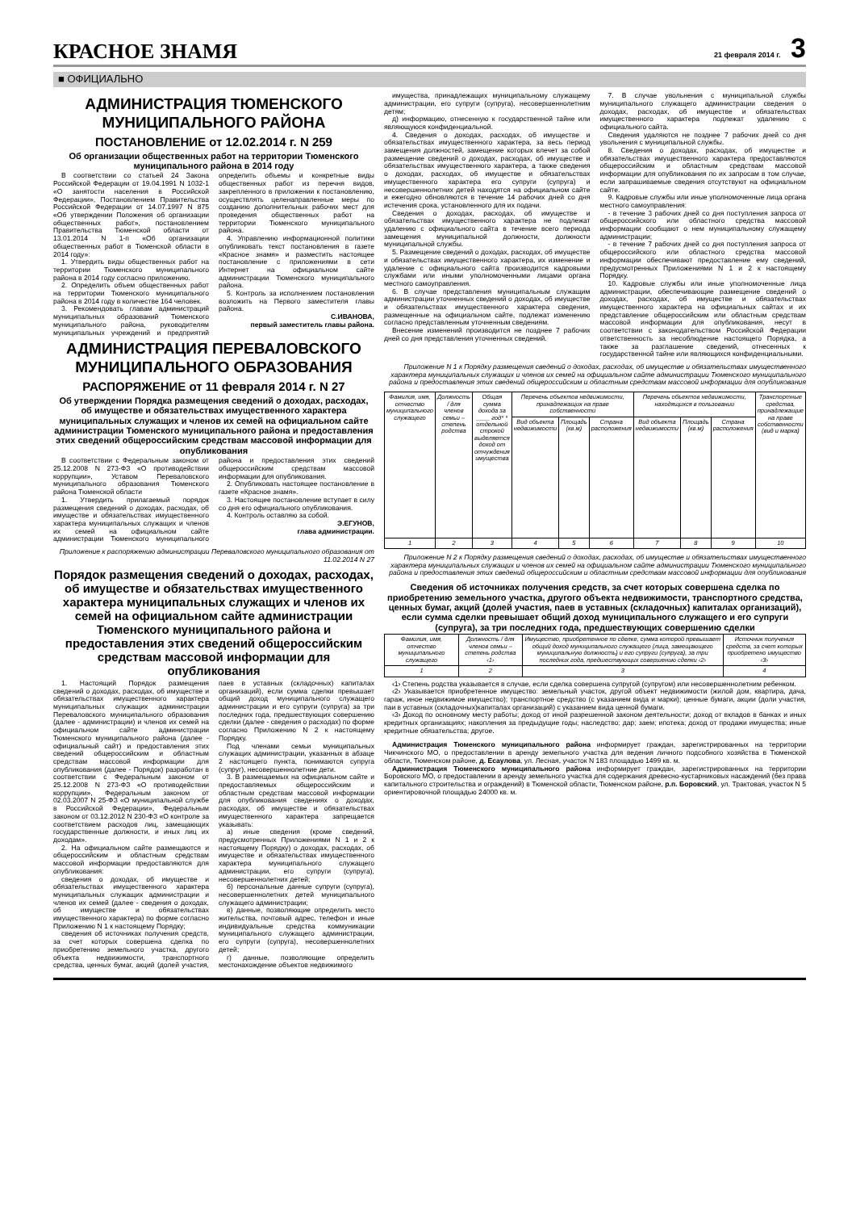КРАСНОЕ ЗНАМЯ 21 февраля 2014 г. 3
■ ОФИЦИАЛЬНО
АДМИНИСТРАЦИЯ ТЮМЕНСКОГО МУНИЦИПАЛЬНОГО РАЙОНА
ПОСТАНОВЛЕНИЕ от 12.02.2014 г. N 259
Об организации общественных работ на территории Тюменского муниципального района в 2014 году
В соответствии со статьей 24 Закона Российской Федерации от 19.04.1991 N 1032-1 «О занятости населения в Российской Федерации», Постановлением Правительства Российской Федерации от 14.07.1997 N 875 «Об утверждении Положения об организации общественных работ», постановлением Правительства Тюменской области от 13.01.2014 N 1-п «Об организации общественных работ в Тюменской области в 2014 году»:
1. Утвердить виды общественных работ на территории Тюменского муниципального района в 2014 году согласно приложению.
2. Определить объем общественных работ на территории Тюменского муниципального района в 2014 году в количестве 164 человек.
3. Рекомендовать главам администраций муниципальных образований Тюменского муниципального района, руководителям муниципальных учреждений и предприятий определить объемы и конкретные виды общественных работ из перечня видов, закрепленного в приложении к постановлению, осуществлять целенаправленные меры по созданию дополнительных рабочих мест для проведения общественных работ на территории Тюменского муниципального района.
4. Управлению информационной политики опубликовать текст постановления в газете «Красное знамя» и разместить настоящее постановление с приложениями в сети Интернет на официальном сайте администрации Тюменского муниципального района.
5. Контроль за исполнением постановления возложить на Первого заместителя главы района.
С.ИВАНОВА,
первый заместитель главы района.
АДМИНИСТРАЦИЯ ПЕРЕВАЛОВСКОГО МУНИЦИПАЛЬНОГО ОБРАЗОВАНИЯ
РАСПОРЯЖЕНИЕ от 11 февраля 2014 г. N 27
Об утверждении Порядка размещения сведений о доходах, расходах, об имуществе и обязательствах имущественного характера муниципальных служащих и членов их семей на официальном сайте администрации Тюменского муниципального района и предоставления этих сведений общероссийским средствам массовой информации для опубликования
В соответствии с Федеральным законом от 25.12.2008 N 273-ФЗ «О противодействии коррупции», Уставом Переваловского муниципального образования Тюменского района Тюменской области
1. Утвердить прилагаемый порядок размещения сведений о доходах, расходах, об имуществе и обязательствах имущественного характера муниципальных служащих и членов их семей на официальном сайте администрации Тюменского муниципального района и предоставления этих сведений общероссийским средствам массовой информации для опубликования.
2. Опубликовать настоящее постановление в газете «Красное знамя».
3. Настоящее постановление вступает в силу со дня его официального опубликования.
4. Контроль оставляю за собой.
Э.ЕГУНОВ,
глава администрации.
Приложение к распоряжению администрации Переваловского муниципального образования от 11.02.2014 N 27
Порядок размещения сведений о доходах, расходах, об имуществе и обязательствах имущественного характера муниципальных служащих и членов их семей на официальном сайте администрации Тюменского муниципального района и предоставления этих сведений общероссийским средствам массовой информации для опубликования
1. Настоящий Порядок размещения сведений о доходах, расходах, об имуществе и обязательствах имущественного характера муниципальных служащих администрации Переваловского муниципального образования (далее - администрации) и членов их семей на официальном сайте администрации Тюменского муниципального района (далее - официальный сайт) и предоставления этих сведений общероссийским и областным средствам массовой информации для опубликования (далее - Порядок) разработан в соответствии с Федеральным законом от 25.12.2008 N 273-ФЗ «О противодействии коррупции», Федеральным законом от 02.03.2007 N 25-ФЗ «О муниципальной службе в Российской Федерации», Федеральным законом от 03.12.2012 N 230-ФЗ «О контроле за соответствием расходов лиц, замещающих государственные должности, и иных лиц их доходам».
2. На официальном сайте размещаются и общероссийским и областным средствам массовой информации предоставляются для опубликования:
сведения о доходах, об имуществе и обязательствах имущественного характера муниципальных служащих администрации и членов их семей (далее - сведения о доходах, об имуществе и обязательствах имущественного характера) по форме согласно Приложению N 1 к настоящему Порядку;
сведения об источниках получения средств, за счет которых совершена сделка по приобретению земельного участка, другого объекта недвижимости, транспортного средства, ценных бумаг, акций (долей участия, паев в уставных (складочных) капиталах организаций), если сумма сделки превышает общий доход муниципального служащего администрации и его супруги (супруга) за три последних года, предшествующих совершению сделки (далее - сведения о расходах) по форме согласно Приложению N 2 к настоящему Порядку.
Под членами семьи муниципальных служащих администрации, указанных в абзаце 2 настоящего пункта, понимаются супруга (супруг), несовершеннолетние дети.
3. В размещаемых на официальном сайте и предоставляемых общероссийским и областным средствам массовой информации для опубликования сведениях о доходах, расходах, об имуществе и обязательствах имущественного характера запрещается указывать:
а) иные сведения (кроме сведений, предусмотренных Приложениями N 1 и 2 к настоящему Порядку) о доходах, расходах, об имуществе и обязательствах имущественного характера муниципального служащего администрации, его супруги (супруга), несовершеннолетних детей;
б) персональные данные супруги (супруга), несовершеннолетних детей муниципального служащего администрации;
в) данные, позволяющие определить место жительства, почтовый адрес, телефон и иные индивидуальные средства коммуникации муниципального служащего администрации, его супруги (супруга), несовершеннолетних детей;
г) данные, позволяющие определить местонахождение объектов недвижимого
имущества, принадлежащих муниципальному служащему администрации, его супруги (супруга), несовершеннолетним детям;
д) информацию, отнесенную к государственной тайне или являющуюся конфиденциальной.
4. Сведения о доходах, расходах, об имуществе и обязательствах имущественного характера, за весь период замещения должностей, замещение которых влечет за собой размещение сведений о доходах, расходах, об имуществе и обязательствах имущественного характера, а также сведения о доходах, расходах, об имуществе и обязательствах имущественного характера его супруги (супруга) и несовершеннолетних детей находятся на официальном сайте и ежегодно обновляются в течение 14 рабочих дней со дня истечения срока, установленного для их подачи.
Сведения о доходах, расходах, об имуществе и обязательствах имущественного характера не подлежат удалению с официального сайта в течение всего периода замещения муниципальной должности, должности муниципальной службы.
5. Размещение сведений о доходах, расходах, об имуществе и обязательствах имущественного характера, их изменение и удаление с официального сайта производится кадровыми службами или иными уполномоченными лицами органа местного самоуправления.
6. В случае представления муниципальным служащим администрации уточненных сведений о доходах, об имуществе и обязательствах имущественного характера сведения, размещенные на официальном сайте, подлежат изменению согласно представленным уточненным сведениям.
Внесение изменений производится не позднее 7 рабочих дней со дня представления уточненных сведений.
7. В случае увольнения с муниципальной службы муниципального служащего администрации сведения о доходах, расходах, об имуществе и обязательствах имущественного характера подлежат удалению с официального сайта.
Сведения удаляются не позднее 7 рабочих дней со дня увольнения с муниципальной службы.
8. Сведения о доходах, расходах, об имуществе и обязательствах имущественного характера предоставляются общероссийским и областным средствам массовой информации для опубликования по их запросам в том случае, если запрашиваемые сведения отсутствуют на официальном сайте.
9. Кадровые службы или иные уполномоченные лица органа местного самоуправления:
- в течение 3 рабочих дней со дня поступления запроса от общероссийского или областного средства массовой информации сообщают о нем муниципальному служащему администрации;
- в течение 7 рабочих дней со дня поступления запроса от общероссийского или областного средства массовой информации обеспечивают предоставление ему сведений, предусмотренных Приложениями N 1 и 2 к настоящему Порядку.
10. Кадровые службы или иные уполномоченные лица администрации, обеспечивающие размещение сведений о доходах, расходах, об имуществе и обязательствах имущественного характера на официальных сайтах и их представление общероссийским или областным средствам массовой информации для опубликования, несут в соответствии с законодательством Российской Федерации ответственность за несоблюдение настоящего Порядка, а также за разглашение сведений, отнесенных к государственной тайне или являющихся конфиденциальными.
Приложение N 1 к Порядку размещения сведений о доходах, расходах, об имуществе и обязательствах имущественного характера муниципальных служащих и членов их семей на официальном сайте администрации Тюменского муниципального района и предоставления этих сведений общероссийским и областным средствам массовой информации для опубликования
| Фамилия, имя, отчество муниципального служащего | Должность / для членов семьи – степень родства | Общая сумма дохода за ____ год* * отдельной строкой выделяется доход от отчуждения имущества | Перечень объектов недвижимости, принадлежащих на праве собственности | | | Перечень объектов недвижимости, находящихся в пользовании | | | Транспортные средства, принадлежащие на праве собственности (вид и марка) |
| --- | --- | --- | --- | --- | --- | --- | --- | --- | --- |
| | | | Вид объекта недвижимости | Площадь (кв.м) | Страна расположения | Вид объекта недвижимости | Площадь (кв.м) | Страна расположения | |
| 1 | 2 | 3 | 4 | 5 | 6 | 7 | 8 | 9 | 10 |
Приложение N 2 к Порядку размещения сведений о доходах, расходах, об имуществе и обязательствах имущественного характера муниципальных служащих и членов их семей на официальном сайте администрации Тюменского муниципального района и предоставления этих сведений общероссийским и областным средствам массовой информации для опубликования
Сведения об источниках получения средств, за счет которых совершена сделка по приобретению земельного участка, другого объекта недвижимости, транспортного средства, ценных бумаг, акций (долей участия, паев в уставных (складочных) капиталах организаций), если сумма сделки превышает общий доход муниципального служащего и его супруги (супруга), за три последних года, предшествующих совершению сделки
| Фамилия, имя, отчество муниципального служащего | Должность / для членов семьи – степень родства ‹1› | Имущество, приобретенное по сделке, сумма которой превышает общий доход муниципального служащего (лица, замещающего муниципальную должность) и его супруги (супруга), за три последних года, предшествующих совершению сделки ‹2› | Источник получения средств, за счет которых приобретено имущество ‹3› |
| --- | --- | --- | --- |
| 1 | 2 | 3 | 4 |
‹1› Степень родства указывается в случае, если сделка совершена супругой (супругом) или несовершеннолетним ребенком.
‹2› Указывается приобретенное имущество: земельный участок, другой объект недвижимости (жилой дом, квартира, дача, гараж, иное недвижимое имущество); транспортное средство (с указанием вида и марки); ценные бумаги, акции (доли участия, паи в уставных (складочных)капиталах организаций) с указанием вида ценной бумаги.
‹3› Доход по основному месту работы; доход от иной разрешенной законом деятельности; доход от вкладов в банках и иных кредитных организациях; накопления за предыдущие годы; наследство; дар; заем; ипотека; доход от продажи имущества; иные кредитные обязательства; другое.
Администрация Тюменского муниципального района информирует граждан, зарегистрированных на территории Чикчинского МО, о предоставлении в аренду земельного участка для ведения личного подсобного хозяйства в Тюменской области, Тюменском районе, д. Есаулова, ул. Лесная, участок N 183 площадью 1499 кв. м.
Администрация Тюменского муниципального района информирует граждан, зарегистрированных на территории Боровского МО, о предоставлении в аренду земельного участка для содержания древесно-кустарниковых насаждений (без права капитального строительства и ограждений) в Тюменской области, Тюменском районе, р.п. Боровский, ул. Трактовая, участок N 5 ориентировочной площадью 24000 кв. м.